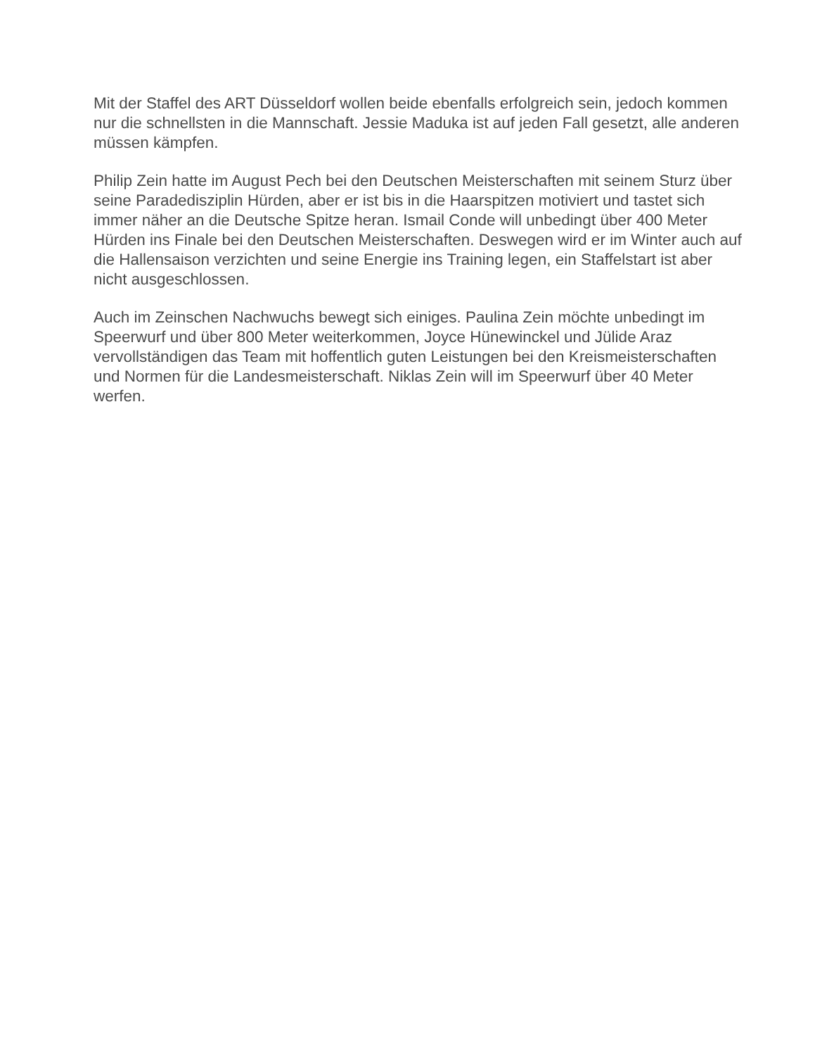Mit der Staffel des ART Düsseldorf wollen beide ebenfalls erfolgreich sein, jedoch kommen nur die schnellsten in die Mannschaft. Jessie Maduka ist auf jeden Fall gesetzt, alle anderen müssen kämpfen.
Philip Zein hatte im August Pech bei den Deutschen Meisterschaften mit seinem Sturz über seine Paradedisziplin Hürden, aber er ist bis in die Haarspitzen motiviert und tastet sich immer näher an die Deutsche Spitze heran. Ismail Conde will unbedingt über 400 Meter Hürden ins Finale bei den Deutschen Meisterschaften. Deswegen wird er im Winter auch auf die Hallensaison verzichten und seine Energie ins Training legen, ein Staffelstart ist aber nicht ausgeschlossen.
Auch im Zeinschen Nachwuchs bewegt sich einiges. Paulina Zein möchte unbedingt im Speerwurf und über 800 Meter weiterkommen, Joyce Hünewinckel und Jülide Araz vervollständigen das Team mit hoffentlich guten Leistungen bei den Kreismeisterschaften und Normen für die Landesmeisterschaft. Niklas Zein will im Speerwurf über 40 Meter werfen.